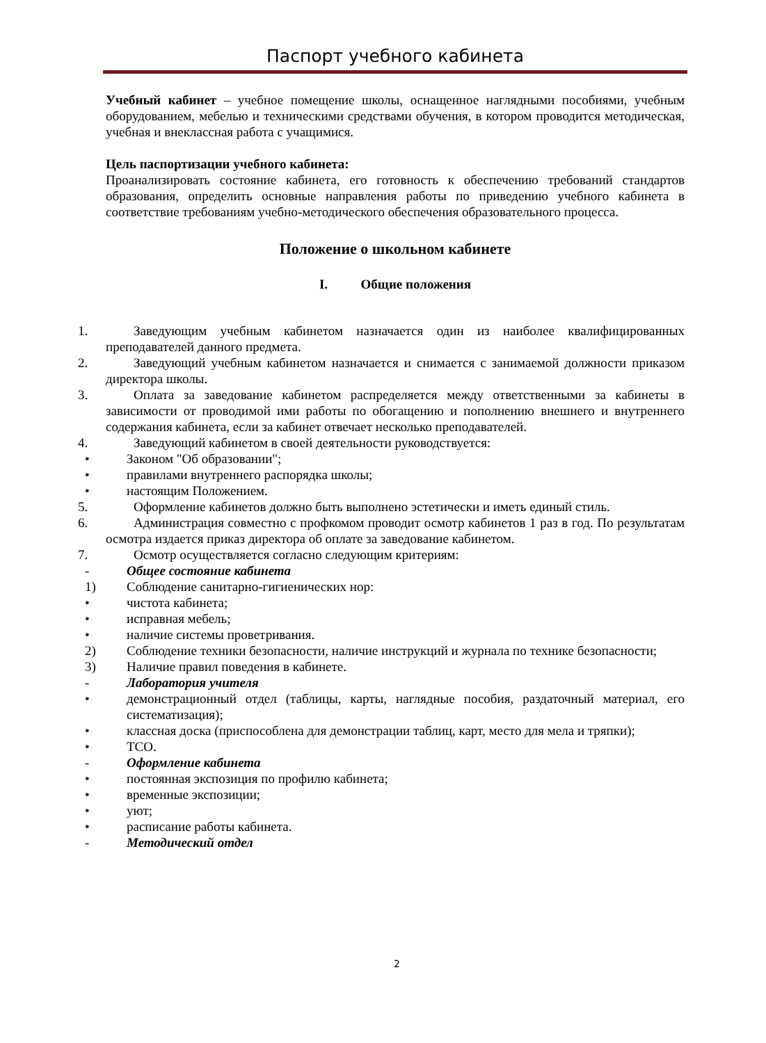Паспорт учебного кабинета
Учебный кабинет – учебное помещение школы, оснащенное наглядными пособиями, учебным оборудованием, мебелью и техническими средствами обучения, в котором проводится методическая, учебная и внеклассная работа с учащимися.
Цель паспортизации учебного кабинета:
Проанализировать состояние кабинета, его готовность к обеспечению требований стандартов образования, определить основные направления работы по приведению учебного кабинета в соответствие требованиям учебно-методического обеспечения образовательного процесса.
Положение о школьном кабинете
I. Общие положения
1. Заведующим учебным кабинетом назначается один из наиболее квалифицированных преподавателей данного предмета.
2. Заведующий учебным кабинетом назначается и снимается с занимаемой должности приказом директора школы.
3. Оплата за заведование кабинетом распределяется между ответственными за кабинеты в зависимости от проводимой ими работы по обогащению и пополнению внешнего и внутреннего содержания кабинета, если за кабинет отвечает несколько преподавателей.
4. Заведующий кабинетом в своей деятельности руководствуется:
• Законом "Об образовании";
• правилами внутреннего распорядка школы;
• настоящим Положением.
5. Оформление кабинетов должно быть выполнено эстетически и иметь единый стиль.
6. Администрация совместно с профкомом проводит осмотр кабинетов 1 раз в год. По результатам осмотра издается приказ директора об оплате за заведование кабинетом.
7. Осмотр осуществляется согласно следующим критериям:
- Общее состояние кабинета
1) Соблюдение санитарно-гигиенических нор:
• чистота кабинета;
• исправная мебель;
• наличие системы проветривания.
2) Соблюдение техники безопасности, наличие инструкций и журнала по технике безопасности;
3) Наличие правил поведения в кабинете.
- Лаборатория учителя
• демонстрационный отдел (таблицы, карты, наглядные пособия, раздаточный материал, его систематизация);
• классная доска (приспособлена для демонстрации таблиц, карт, место для мела и тряпки);
• ТСО.
- Оформление кабинета
• постоянная экспозиция по профилю кабинета;
• временные экспозиции;
• уют;
• расписание работы кабинета.
- Методический отдел
2